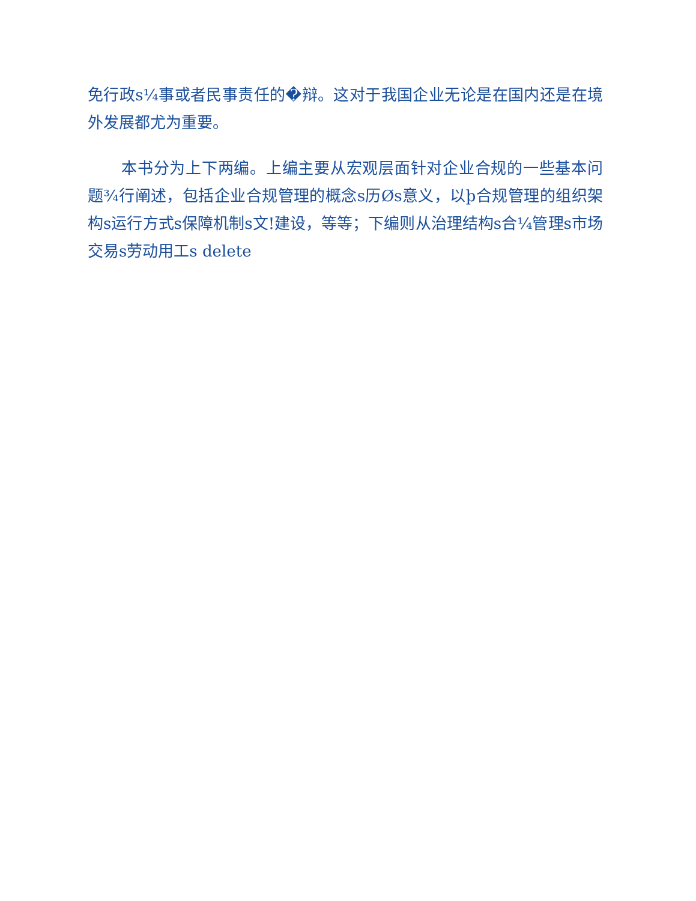免行政s¼事或者民事责任的�辩。这对于我国企业无论是在国内还是在境外发展都尤为重要。
本书分为上下两编。上编主要从宏观层面针对企业合规的一些基本问题¾行阐述，包括企业合规管理的概念s历Øs意义，以þ合规管理的组织架构s运行方式s保障机制s文!建设，等等；下编则从治理结构s合¼管理s市场交易s劳动用工s delete